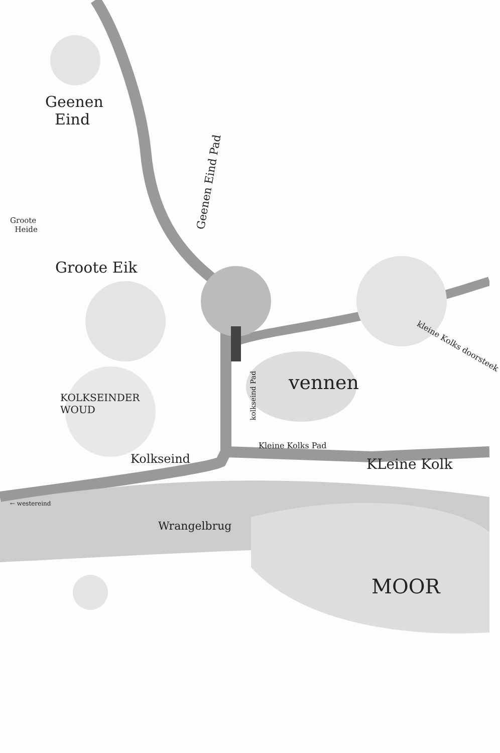Geenen
Eind
Geenen Eind Pad
Groote
Heide
Groote Eik
KOLKSEINDER
WOUD
kolkseind Pad
vennen
kleine Kolks doorsteek
Kleine Kolks Pad
Kolkseind KLeine Kolk
← westereind
Wrangelbrug
MOOR